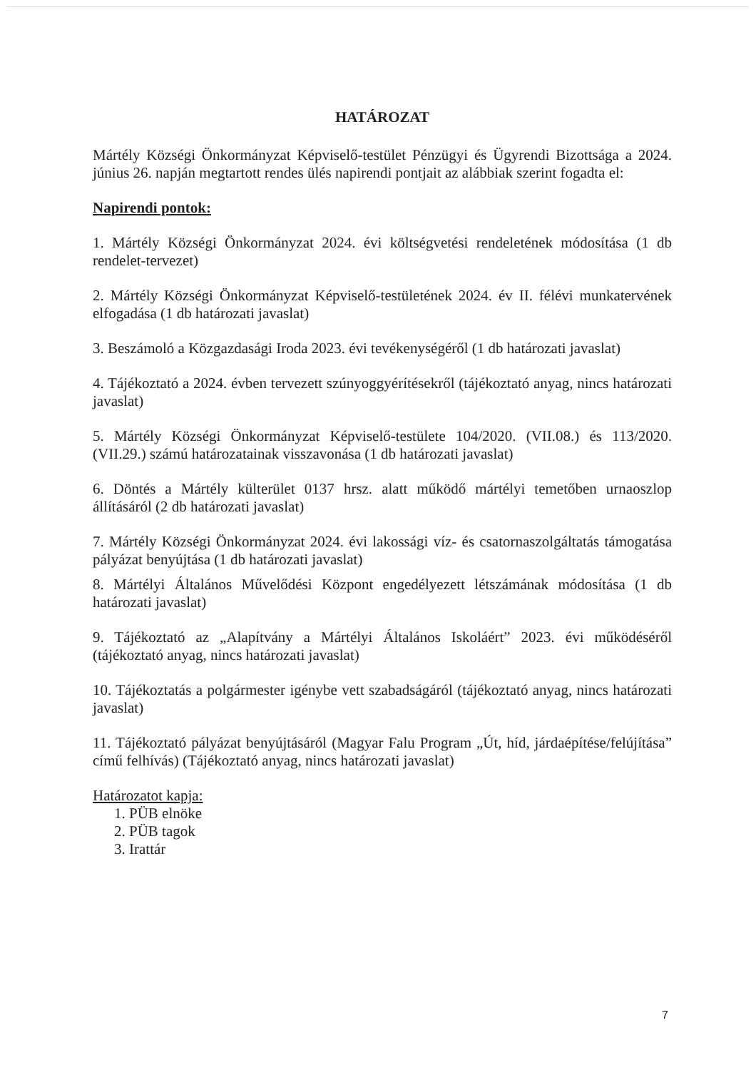HATÁROZAT
Mártély Községi Önkormányzat Képviselő-testület Pénzügyi és Ügyrendi Bizottsága a 2024. június 26. napján megtartott rendes ülés napirendi pontjait az alábbiak szerint fogadta el:
Napirendi pontok:
1. Mártély Községi Önkormányzat 2024. évi költségvetési rendeletének módosítása (1 db rendelet-tervezet)
2. Mártély Községi Önkormányzat Képviselő-testületének 2024. év II. félévi munkatervének elfogadása (1 db határozati javaslat)
3. Beszámoló a Közgazdasági Iroda 2023. évi tevékenységéről (1 db határozati javaslat)
4. Tájékoztató a 2024. évben tervezett szúnyoggyérítésekről (tájékoztató anyag, nincs határozati javaslat)
5. Mártély Községi Önkormányzat Képviselő-testülete 104/2020. (VII.08.) és 113/2020. (VII.29.) számú határozatainak visszavonása (1 db határozati javaslat)
6. Döntés a Mártély külterület 0137 hrsz. alatt működő mártélyi temetőben urnaoszlop állításáról (2 db határozati javaslat)
7. Mártély Községi Önkormányzat 2024. évi lakossági víz- és csatornaszolgáltatás támogatása pályázat benyújtása (1 db határozati javaslat)
8. Mártélyi Általános Művelődési Központ engedélyezett létszámának módosítása (1 db határozati javaslat)
9. Tájékoztató az „Alapítvány a Mártélyi Általános Iskoláért” 2023. évi működéséről (tájékoztató anyag, nincs határozati javaslat)
10. Tájékoztatás a polgármester igénybe vett szabadságáról (tájékoztató anyag, nincs határozati javaslat)
11. Tájékoztató pályázat benyújtásáról (Magyar Falu Program „Út, híd, járdaépítése/felújítása” című felhívás) (Tájékoztató anyag, nincs határozati javaslat)
Határozatot kapja:
1. PÜB elnöke
2. PÜB tagok
3. Irattár
7